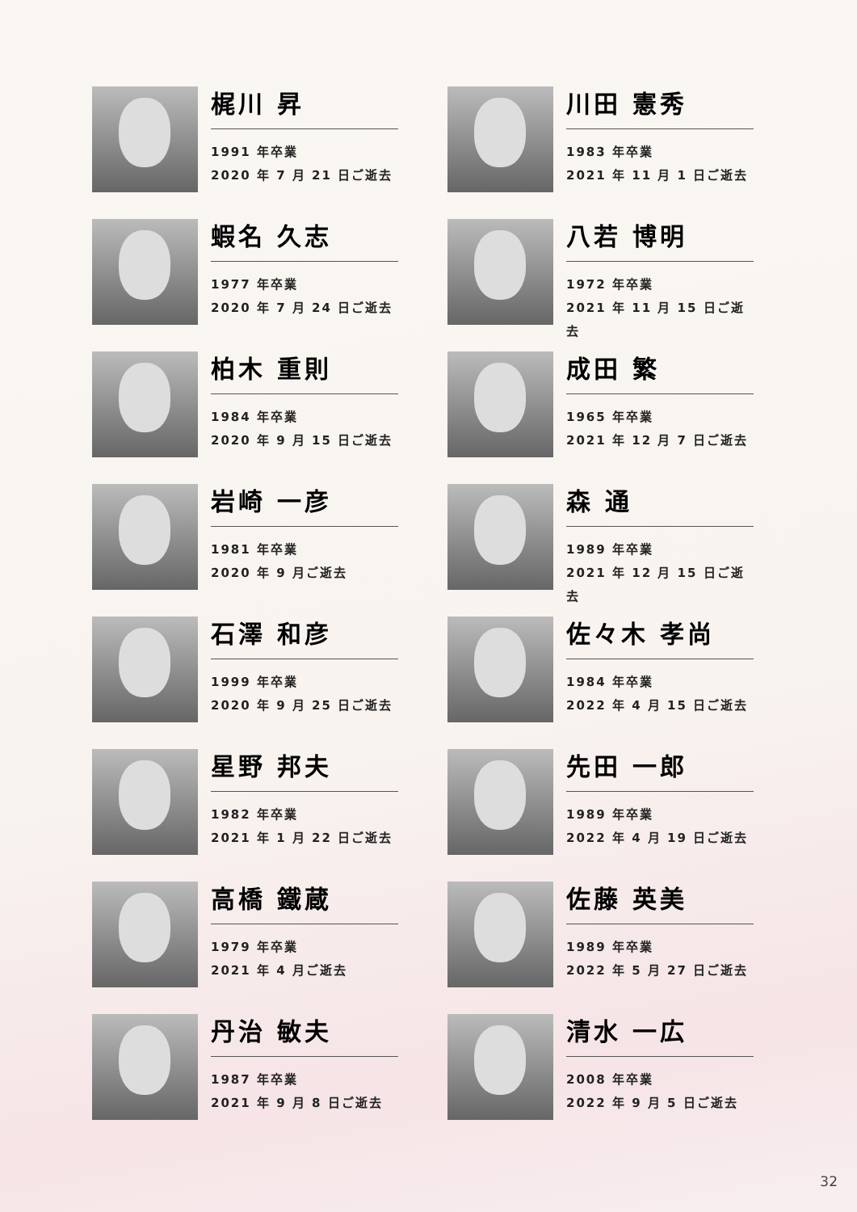梶川 昇
1991 年卒業
2020 年 7 月 21 日ご逝去
川田 憲秀
1983 年卒業
2021 年 11 月 1 日ご逝去
蝦名 久志
1977 年卒業
2020 年 7 月 24 日ご逝去
八若 博明
1972 年卒業
2021 年 11 月 15 日ご逝去
柏木 重則
1984 年卒業
2020 年 9 月 15 日ご逝去
成田 繁
1965 年卒業
2021 年 12 月 7 日ご逝去
岩崎 一彦
1981 年卒業
2020 年 9 月ご逝去
森 通
1989 年卒業
2021 年 12 月 15 日ご逝去
石澤 和彦
1999 年卒業
2020 年 9 月 25 日ご逝去
佐々木 孝尚
1984 年卒業
2022 年 4 月 15 日ご逝去
星野 邦夫
1982 年卒業
2021 年 1 月 22 日ご逝去
先田 一郎
1989 年卒業
2022 年 4 月 19 日ご逝去
高橋 鐵蔵
1979 年卒業
2021 年 4 月ご逝去
佐藤 英美
1989 年卒業
2022 年 5 月 27 日ご逝去
丹治 敏夫
1987 年卒業
2021 年 9 月 8 日ご逝去
清水 一広
2008 年卒業
2022 年 9 月 5 日ご逝去
32